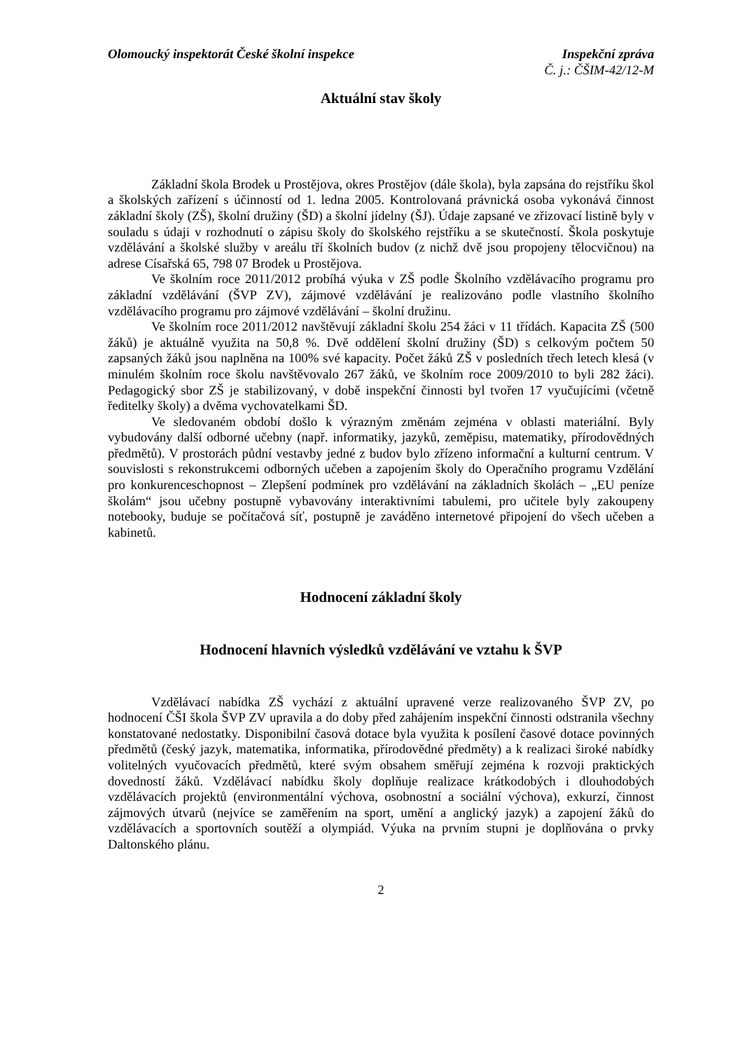Olomoucký inspektorát České školní inspekce
Inspekční zpráva
Č. j.: ČŠIM-42/12-M
Aktuální stav školy
Základní škola Brodek u Prostějova, okres Prostějov (dále škola), byla zapsána do rejstříku škol a školských zařízení s účinností od 1. ledna 2005. Kontrolovaná právnická osoba vykonává činnost základní školy (ZŠ), školní družiny (ŠD) a školní jídelny (ŠJ). Údaje zapsané ve zřizovací listině byly v souladu s údaji v rozhodnutí o zápisu školy do školského rejstříku a se skutečností. Škola poskytuje vzdělávání a školské služby v areálu tří školních budov (z nichž dvě jsou propojeny tělocvičnou) na adrese Císařská 65, 798 07 Brodek u Prostějova.
Ve školním roce 2011/2012 probíhá výuka v ZŠ podle Školního vzdělávacího programu pro základní vzdělávání (ŠVP ZV), zájmové vzdělávání je realizováno podle vlastního školního vzdělávacího programu pro zájmové vzdělávání – školní družinu.
Ve školním roce 2011/2012 navštěvují základní školu 254 žáci v 11 třídách. Kapacita ZŠ (500 žáků) je aktuálně využita na 50,8 %. Dvě oddělení školní družiny (ŠD) s celkovým počtem 50 zapsaných žáků jsou naplněna na 100% své kapacity. Počet žáků ZŠ v posledních třech letech klesá (v minulém školním roce školu navštěvovalo 267 žáků, ve školním roce 2009/2010 to byli 282 žáci). Pedagogický sbor ZŠ je stabilizovaný, v době inspekční činnosti byl tvořen 17 vyučujícími (včetně ředitelky školy) a dvěma vychovatelkami ŠD.
Ve sledovaném období došlo k výrazným změnám zejména v oblasti materiální. Byly vybudovány další odborné učebny (např. informatiky, jazyků, zeměpisu, matematiky, přírodovědných předmětů). V prostorách půdní vestavby jedné z budov bylo zřízeno informační a kulturní centrum. V souvislosti s rekonstrukcemi odborných učeben a zapojením školy do Operačního programu Vzdělání pro konkurenceschopnost – Zlepšení podmínek pro vzdělávání na základních školách – „EU peníze školám“ jsou učebny postupně vybavovány interaktivními tabulemi, pro učitele byly zakoupeny notebooky, buduje se počítačová síť, postupně je zaváděno internetové připojení do všech učeben a kabinetů.
Hodnocení základní školy
Hodnocení hlavních výsledků vzdělávání ve vztahu k ŠVP
Vzdělávací nabídka ZŠ vychází z aktuální upravené verze realizovaného ŠVP ZV, po hodnocení ČŠI škola ŠVP ZV upravila a do doby před zahájením inspekční činnosti odstranila všechny konstatované nedostatky. Disponibilní časová dotace byla využita k posílení časové dotace povinných předmětů (český jazyk, matematika, informatika, přírodovědné předměty) a k realizaci široké nabídky volitelných vyučovacích předmětů, které svým obsahem směřují zejména k rozvoji praktických dovedností žáků. Vzdělávací nabídku školy doplňuje realizace krátkodobých i dlouhodobých vzdělávacích projektů (environmentální výchova, osobnostní a sociální výchova), exkurzí, činnost zájmových útvarů (nejvíce se zaměřením na sport, umění a anglický jazyk) a zapojení žáků do vzdělávacích a sportovních soutěží a olympiád. Výuka na prvním stupni je doplňována o prvky Daltonského plánu.
2